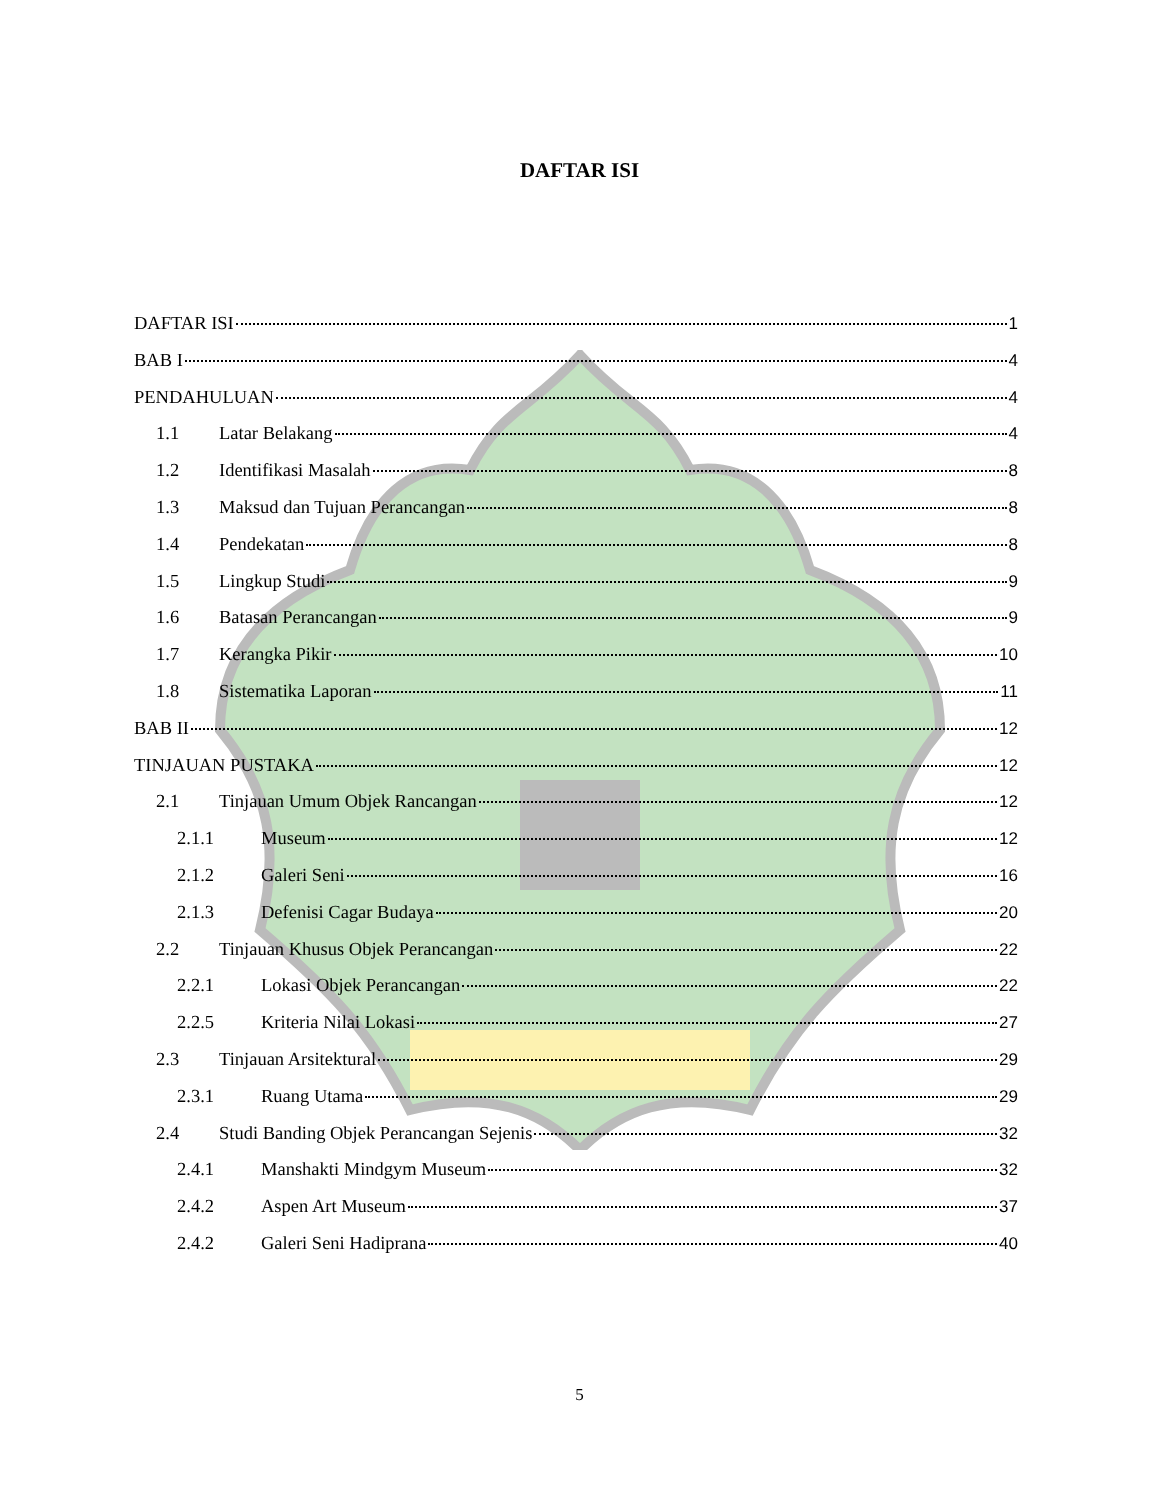DAFTAR ISI
DAFTAR ISI 1
BAB I 4
PENDAHULUAN 4
1.1 Latar Belakang 4
1.2 Identifikasi Masalah 8
1.3 Maksud dan Tujuan Perancangan 8
1.4 Pendekatan 8
1.5 Lingkup Studi 9
1.6 Batasan Perancangan 9
1.7 Kerangka Pikir 10
1.8 Sistematika Laporan 11
BAB II 12
TINJAUAN PUSTAKA 12
2.1 Tinjauan Umum Objek Rancangan 12
2.1.1 Museum 12
2.1.2 Galeri Seni 16
2.1.3 Defenisi Cagar Budaya 20
2.2 Tinjauan Khusus Objek Perancangan 22
2.2.1 Lokasi Objek Perancangan 22
2.2.5 Kriteria Nilai Lokasi 27
2.3 Tinjauan Arsitektural 29
2.3.1 Ruang Utama 29
2.4 Studi Banding Objek Perancangan Sejenis 32
2.4.1 Manshakti Mindgym Museum 32
2.4.2 Aspen Art Museum 37
2.4.2 Galeri Seni Hadiprana 40
5